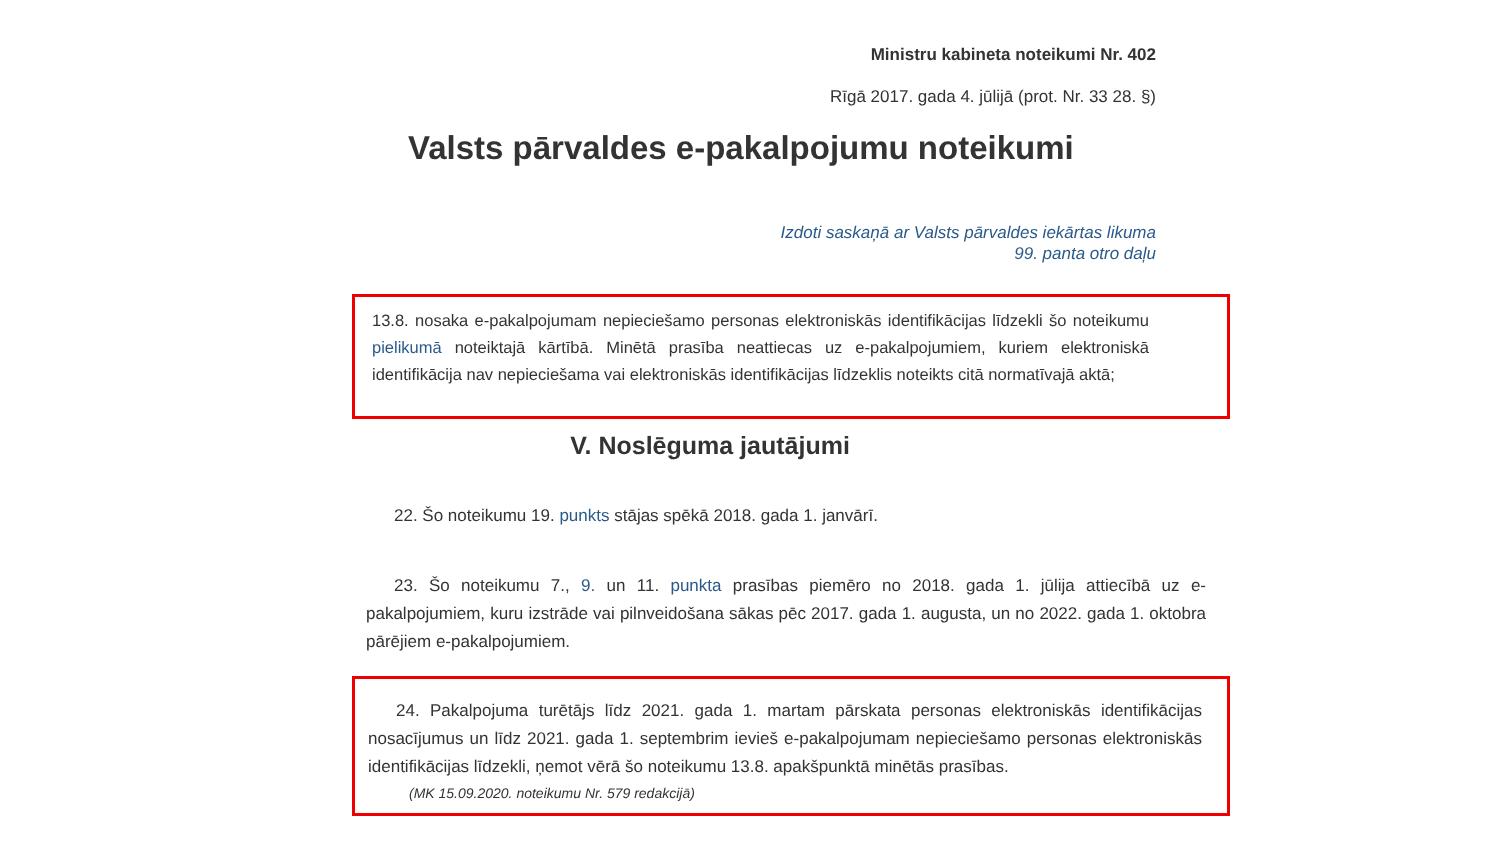Ministru kabineta noteikumi Nr. 402
Rīgā 2017. gada 4. jūlijā (prot. Nr. 33 28. §)
Valsts pārvaldes e-pakalpojumu noteikumi
Izdoti saskaņā ar Valsts pārvaldes iekārtas likuma
99. panta otro daļu
13.8. nosaka e-pakalpojumam nepieciešamo personas elektroniskās identifikācijas līdzekli šo noteikumu pielikumā noteiktajā kārtībā. Minētā prasība neattiecas uz e-pakalpojumiem, kuriem elektroniskā identifikācija nav nepieciešama vai elektroniskās identifikācijas līdzeklis noteikts citā normatīvajā aktā;
V. Noslēguma jautājumi
22. Šo noteikumu 19. punkts stājas spēkā 2018. gada 1. janvārī.
23. Šo noteikumu 7., 9. un 11. punkta prasības piemēro no 2018. gada 1. jūlija attiecībā uz e-pakalpojumiem, kuru izstrāde vai pilnveidošana sākas pēc 2017. gada 1. augusta, un no 2022. gada 1. oktobra pārējiem e-pakalpojumiem.
24. Pakalpojuma turētājs līdz 2021. gada 1. martam pārskata personas elektroniskās identifikācijas nosacījumus un līdz 2021. gada 1. septembrim ievieš e-pakalpojumam nepieciešamo personas elektroniskās identifikācijas līdzekli, ņemot vērā šo noteikumu 13.8. apakšpunktā minētās prasības.
(MK 15.09.2020. noteikumu Nr. 579 redakcijā)